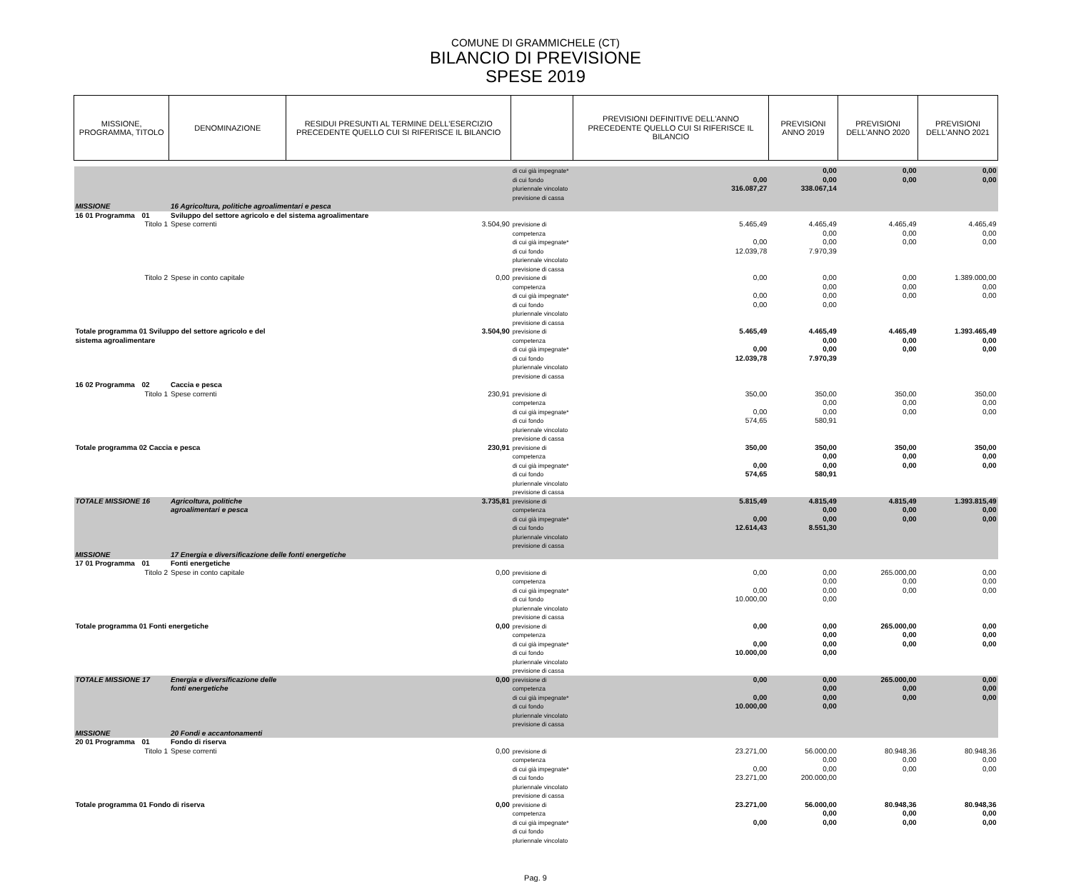COMUNE DI GRAMMICHELE (CT)
BILANCIO DI PREVISIONE
SPESE 2019
| MISSIONE, PROGRAMMA, TITOLO | | DENOMINAZIONE | RESIDUI PRESUNTI AL TERMINE DELL'ESERCIZIO PRECEDENTE QUELLO CUI SI RIFERISCE IL BILANCIO | | PREVISIONI DEFINITIVE DELL'ANNO PRECEDENTE QUELLO CUI SI RIFERISCE IL BILANCIO | PREVISIONI ANNO 2019 | PREVISIONI DELL'ANNO 2020 | PREVISIONI DELL'ANNO 2021 |
| --- | --- | --- | --- | --- | --- | --- | --- | --- |
| | | | | di cui già impegnate* di cui fondo pluriennale vincolato previsione di cassa | 0,00 316.087,27 | 0,00 0,00 338.067,14 | 0,00 0,00 | 0,00 0,00 |
| MISSIONE | | 16 Agricoltura, politiche agroalimentari e pesca | | | | | | |
| 16 01 Programma | 01 | Sviluppo del settore agricolo e del sistema agroalimentare | | | | | | |
| | Titolo 1 | Spese correnti | 3.504,90 | previsione di competenza di cui già impegnate* di cui fondo pluriennale vincolato previsione di cassa | 5.465,49 0,00 12.039,78 | 4.465,49 0,00 0,00 7.970,39 | 4.465,49 0,00 0,00 | 4.465,49 0,00 0,00 |
| | Titolo 2 | Spese in conto capitale | 0,00 | previsione di competenza di cui già impegnate* di cui fondo pluriennale vincolato previsione di cassa | 0,00 0,00 0,00 | 0,00 0,00 0,00 0,00 | 0,00 0,00 0,00 | 1.389.000,00 0,00 0,00 |
| Totale programma 01 Sviluppo del settore agricolo e del sistema agroalimentare | | | 3.504,90 | previsione di competenza di cui già impegnate* di cui fondo pluriennale vincolato previsione di cassa | 5.465,49 0,00 12.039,78 | 4.465,49 0,00 0,00 7.970,39 | 4.465,49 0,00 0,00 | 1.393.465,49 0,00 0,00 |
| 16 02 Programma | 02 | Caccia e pesca | | | | | | |
| | Titolo 1 | Spese correnti | 230,91 | previsione di competenza di cui già impegnate* di cui fondo pluriennale vincolato previsione di cassa | 350,00 0,00 574,65 | 350,00 0,00 0,00 580,91 | 350,00 0,00 0,00 | 350,00 0,00 0,00 |
| Totale programma 02 Caccia e pesca | | | 230,91 | previsione di competenza di cui già impegnate* di cui fondo pluriennale vincolato previsione di cassa | 350,00 0,00 574,65 | 350,00 0,00 0,00 580,91 | 350,00 0,00 0,00 | 350,00 0,00 0,00 |
| TOTALE MISSIONE 16 | | Agricoltura, politiche agroalimentari e pesca | 3.735,81 | previsione di competenza di cui già impegnate* di cui fondo pluriennale vincolato previsione di cassa | 5.815,49 0,00 12.614,43 | 4.815,49 0,00 0,00 8.551,30 | 4.815,49 0,00 0,00 | 1.393.815,49 0,00 0,00 |
| MISSIONE | | 17 Energia e diversificazione delle fonti energetiche | | | | | | |
| 17 01 Programma | 01 | Fonti energetiche | | | | | | |
| | Titolo 2 | Spese in conto capitale | 0,00 | previsione di competenza di cui già impegnate* di cui fondo pluriennale vincolato previsione di cassa | 0,00 0,00 10.000,00 | 0,00 0,00 0,00 0,00 | 265.000,00 0,00 0,00 | 0,00 0,00 0,00 |
| Totale programma 01 Fonti energetiche | | | 0,00 | previsione di competenza di cui già impegnate* di cui fondo pluriennale vincolato previsione di cassa | 0,00 0,00 10.000,00 | 0,00 0,00 0,00 0,00 | 265.000,00 0,00 0,00 | 0,00 0,00 0,00 |
| TOTALE MISSIONE 17 | | Energia e diversificazione delle fonti energetiche | 0,00 | previsione di competenza di cui già impegnate* di cui fondo pluriennale vincolato previsione di cassa | 0,00 0,00 10.000,00 | 0,00 0,00 0,00 0,00 | 265.000,00 0,00 0,00 | 0,00 0,00 0,00 |
| MISSIONE | | 20 Fondi e accantonamenti | | | | | | |
| 20 01 Programma | 01 | Fondo di riserva | | | | | | |
| | Titolo 1 | Spese correnti | 0,00 | previsione di competenza di cui già impegnate* di cui fondo pluriennale vincolato previsione di cassa | 23.271,00 0,00 23.271,00 | 56.000,00 0,00 0,00 200.000,00 | 80.948,36 0,00 0,00 | 80.948,36 0,00 0,00 |
| Totale programma 01 Fondo di riserva | | | 0,00 | previsione di competenza di cui già impegnate* di cui fondo pluriennale vincolato | 23.271,00 0,00 | 56.000,00 0,00 0,00 | 80.948,36 0,00 0,00 | 80.948,36 0,00 0,00 |
Pag. 9